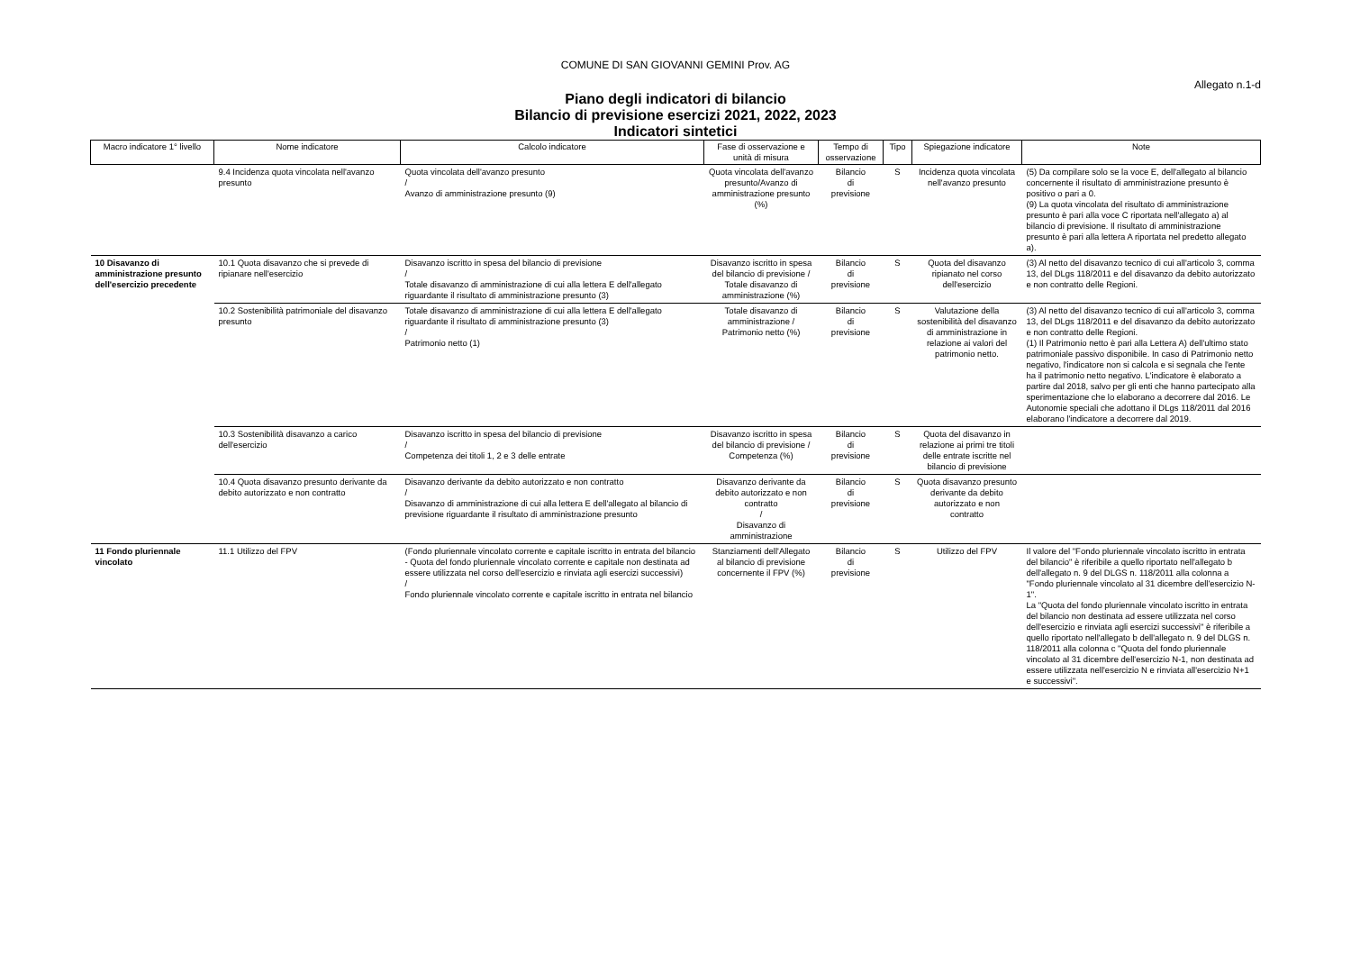COMUNE DI SAN GIOVANNI GEMINI Prov. AG
Allegato n.1-d
Piano degli indicatori di bilancio
Bilancio di previsione esercizi 2021, 2022, 2023
Indicatori sintetici
| Macro indicatore 1° livello | Nome indicatore | Calcolo indicatore | Fase di osservazione e unità di misura | Tempo di osservazione | Tipo | Spiegazione indicatore | Note |
| --- | --- | --- | --- | --- | --- | --- | --- |
| | 9.4 Incidenza quota vincolata nell'avanzo presunto | Quota vincolata dell'avanzo presunto / Avanzo di amministrazione presunto (9) | Quota vincolata dell'avanzo presunto/Avanzo di amministrazione presunto (%) | Bilancio di previsione | S | Incidenza quota vincolata nell'avanzo presunto | (5) Da compilare solo se la voce E, dell'allegato al bilancio concernente il risultato di amministrazione presunto è positivo o pari a 0. (9) La quota vincolata del risultato di amministrazione presunto è pari alla voce C riportata nell'allegato a) al bilancio di previsione. Il risultato di amministrazione presunto è pari alla lettera A riportata nel predetto allegato a). |
| 10 Disavanzo di amministrazione presunto dell'esercizio precedente | 10.1 Quota disavanzo che si prevede di ripianare nell'esercizio | Disavanzo iscritto in spesa del bilancio di previsione / Totale disavanzo di amministrazione di cui alla lettera E dell'allegato riguardante il risultato di amministrazione presunto (3) | Disavanzo iscritto in spesa del bilancio di previsione / Totale disavanzo di amministrazione (%) | Bilancio di previsione | S | Quota del disavanzo ripianato nel corso dell'esercizio | (3) Al netto del disavanzo tecnico di cui all'articolo 3, comma 13, del DLgs 118/2011 e del disavanzo da debito autorizzato e non contratto delle Regioni. |
| | 10.2 Sostenibilità patrimoniale del disavanzo presunto | Totale disavanzo di amministrazione di cui alla lettera E dell'allegato riguardante il risultato di amministrazione presunto (3) / Patrimonio netto (1) | Totale disavanzo di amministrazione / Patrimonio netto (%) | Bilancio di previsione | S | Valutazione della sostenibilità del disavanzo di amministrazione in relazione ai valori del patrimonio netto. | (3) Al netto del disavanzo tecnico di cui all'articolo 3, comma 13, del DLgs 118/2011 e del disavanzo da debito autorizzato e non contratto delle Regioni. (1) Il Patrimonio netto è pari alla Lettera A) dell'ultimo stato patrimoniale passivo disponibile. In caso di Patrimonio netto negativo, l'indicatore non si calcola e si segnala che l'ente ha il patrimonio netto negativo. L'indicatore è elaborato a partire dal 2018, salvo per gli enti che hanno partecipato alla sperimentazione che lo elaborano a decorrere dal 2016. Le Autonomie speciali che adottano il DLgs 118/2011 dal 2016 elaborano l'indicatore a decorrere dal 2019. |
| | 10.3 Sostenibilità disavanzo a carico dell'esercizio | Disavanzo iscritto in spesa del bilancio di previsione / Competenza dei titoli 1, 2 e 3 delle entrate | Disavanzo iscritto in spesa del bilancio di previsione / Competenza (%) | Bilancio di previsione | S | Quota del disavanzo in relazione ai primi tre titoli delle entrate iscritte nel bilancio di previsione | |
| | 10.4 Quota disavanzo presunto derivante da debito autorizzato e non contratto | Disavanzo derivante da debito autorizzato e non contratto / Disavanzo di amministrazione di cui alla lettera E dell'allegato al bilancio di previsione riguardante il risultato di amministrazione presunto | Disavanzo derivante da debito autorizzato e non contratto / Disavanzo di amministrazione | Bilancio di previsione | S | Quota disavanzo presunto derivante da debito autorizzato e non contratto | |
| 11 Fondo pluriennale vincolato | 11.1 Utilizzo del FPV | (Fondo pluriennale vincolato corrente e capitale iscritto in entrata del bilancio - Quota del fondo pluriennale vincolato corrente e capitale non destinata ad essere utilizzata nel corso dell'esercizio e rinviata agli esercizi successivi) / Fondo pluriennale vincolato corrente e capitale iscritto in entrata nel bilancio | Stanziamenti dell'Allegato al bilancio di previsione concernente il FPV (%) | Bilancio di previsione | S | Utilizzo del FPV | Il valore del "Fondo pluriennale vincolato iscritto in entrata del bilancio" è riferibile a quello riportato nell'allegato b dell'allegato n. 9 del DLGS n. 118/2011 alla colonna a "Fondo pluriennale vincolato al 31 dicembre dell'esercizio N-1". La "Quota del fondo pluriennale vincolato iscritto in entrata del bilancio non destinata ad essere utilizzata nel corso dell'esercizio e rinviata agli esercizi successivi" è riferibile a quello riportato nell'allegato b dell'allegato n. 9 del DLGS n. 118/2011 alla colonna c "Quota del fondo pluriennale vincolato al 31 dicembre dell'esercizio N-1, non destinata ad essere utilizzata nell'esercizio N e rinviata all'esercizio N+1 e successivi". |